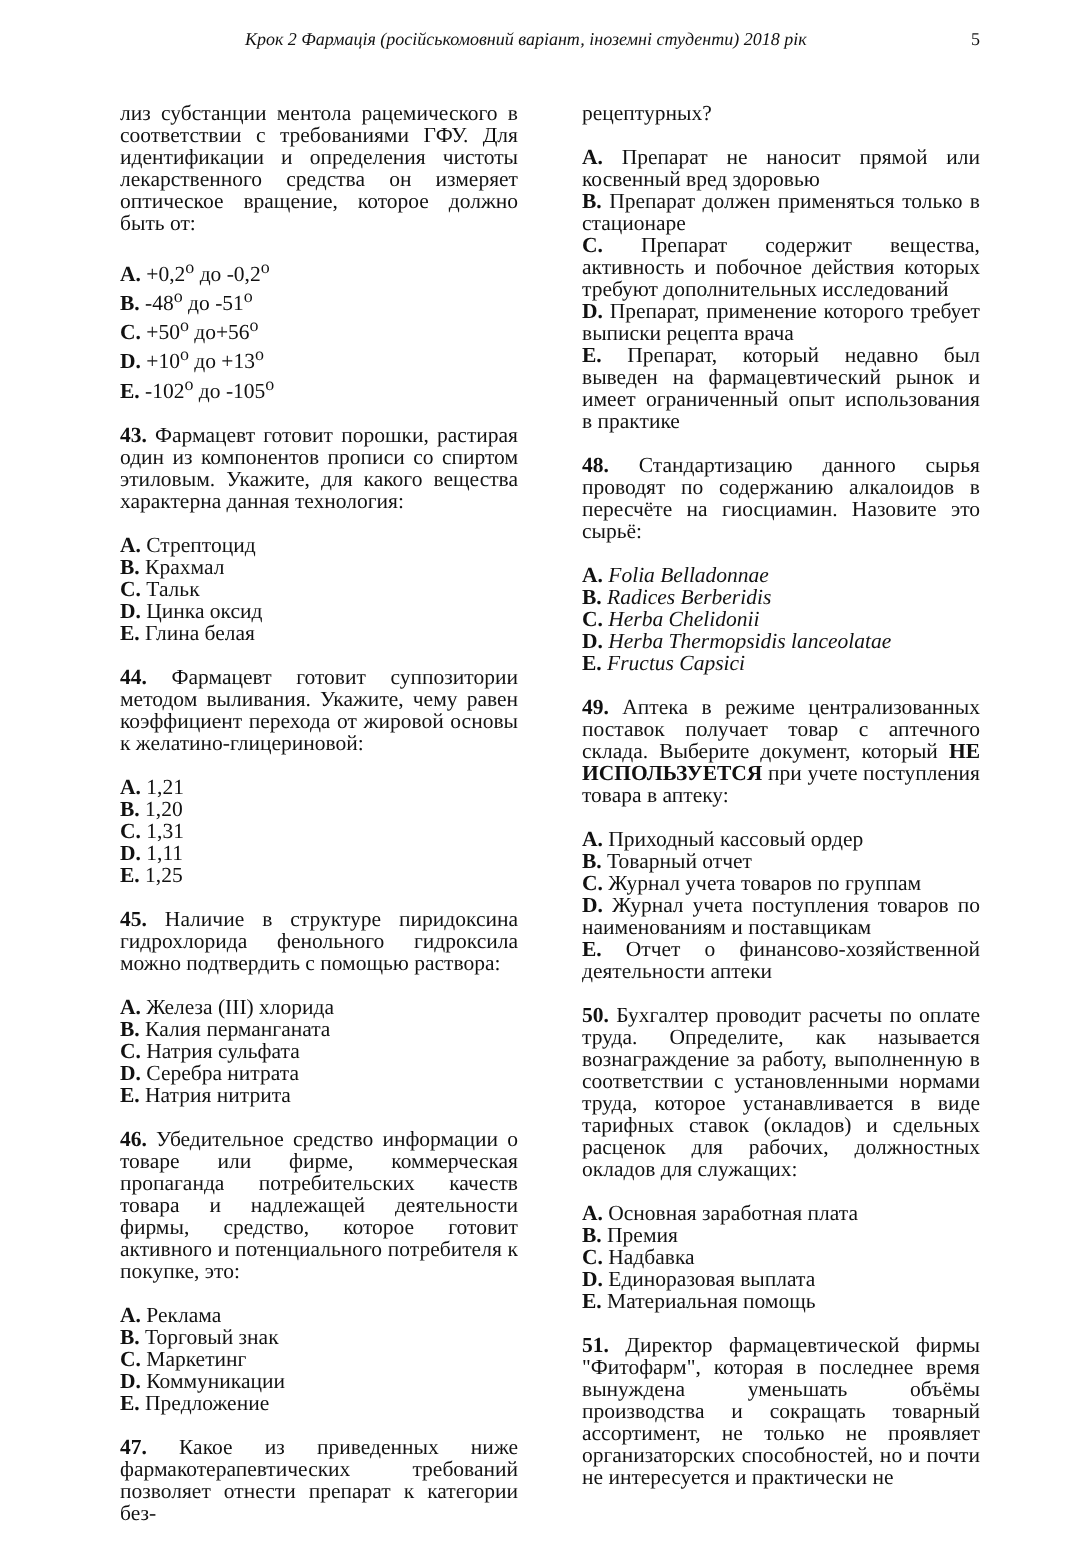Крок 2 Фармація (російськомовний варіант, іноземні студенти) 2018 рік 5
лиз субстанции ментола рацемического в соответствии с требованиями ГФУ. Для идентификации и определения чистоты лекарственного средства он измеряет оптическое вращение, которое должно быть от:
A. +0,2<sup>o</sup> до -0,2<sup>o</sup>
B. -48<sup>o</sup> до -51<sup>o</sup>
C. +50<sup>o</sup> до+56<sup>o</sup>
D. +10<sup>o</sup> до +13<sup>o</sup>
E. -102<sup>o</sup> до -105<sup>o</sup>
43. Фармацевт готовит порошки, растирая один из компонентов прописи со спиртом этиловым. Укажите, для какого вещества характерна данная технология:
A. Стрептоцид
B. Крахмал
C. Тальк
D. Цинка оксид
E. Глина белая
44. Фармацевт готовит суппозитории методом выливания. Укажите, чему равен коэффициент перехода от жировой основы к желатино-глицериновой:
A. 1,21
B. 1,20
C. 1,31
D. 1,11
E. 1,25
45. Наличие в структуре пиридоксина гидрохлорида фенольного гидроксила можно подтвердить с помощью раствора:
A. Железа (III) хлорида
B. Калия перманганата
C. Натрия сульфата
D. Серебра нитрата
E. Натрия нитрита
46. Убедительное средство информации о товаре или фирме, коммерческая пропаганда потребительских качеств товара и надлежащей деятельности фирмы, средство, которое готовит активного и потенциального потребителя к покупке, это:
A. Реклама
B. Торговый знак
C. Маркетинг
D. Коммуникации
E. Предложение
47. Какое из приведенных ниже фармакотерапевтических требований позволяет отнести препарат к категории без-
рецептурных?
A. Препарат не наносит прямой или косвенный вред здоровью
B. Препарат должен применяться только в стационаре
C. Препарат содержит вещества, активность и побочное действия которых требуют дополнительных исследований
D. Препарат, применение которого требует выписки рецепта врача
E. Препарат, который недавно был выведен на фармацевтический рынок и имеет ограниченный опыт использования в практике
48. Стандартизацию данного сырья проводят по содержанию алкалоидов в пересчёте на гиосциамин. Назовите это сырьё:
A. Folia Belladonnae
B. Radices Berberidis
C. Herba Chelidonii
D. Herba Thermopsidis lanceolatae
E. Fructus Capsici
49. Аптека в режиме централизованных поставок получает товар с аптечного склада. Выберите документ, который НЕ ИСПОЛЬЗУЕТСЯ при учете поступления товара в аптеку:
A. Приходный кассовый ордер
B. Товарный отчет
C. Журнал учета товаров по группам
D. Журнал учета поступления товаров по наименованиям и поставщикам
E. Отчет о финансово-хозяйственной деятельности аптеки
50. Бухгалтер проводит расчеты по оплате труда. Определите, как называется вознаграждение за работу, выполненную в соответствии с установленными нормами труда, которое устанавливается в виде тарифных ставок (окладов) и сдельных расценок для рабочих, должностных окладов для служащих:
A. Основная заработная плата
B. Премия
C. Надбавка
D. Единоразовая выплата
E. Материальная помощь
51. Директор фармацевтической фирмы "Фитофарм", которая в последнее время вынуждена уменьшать объёмы производства и сокращать товарный ассортимент, не только не проявляет организаторских способностей, но и почти не интересуется и практически не